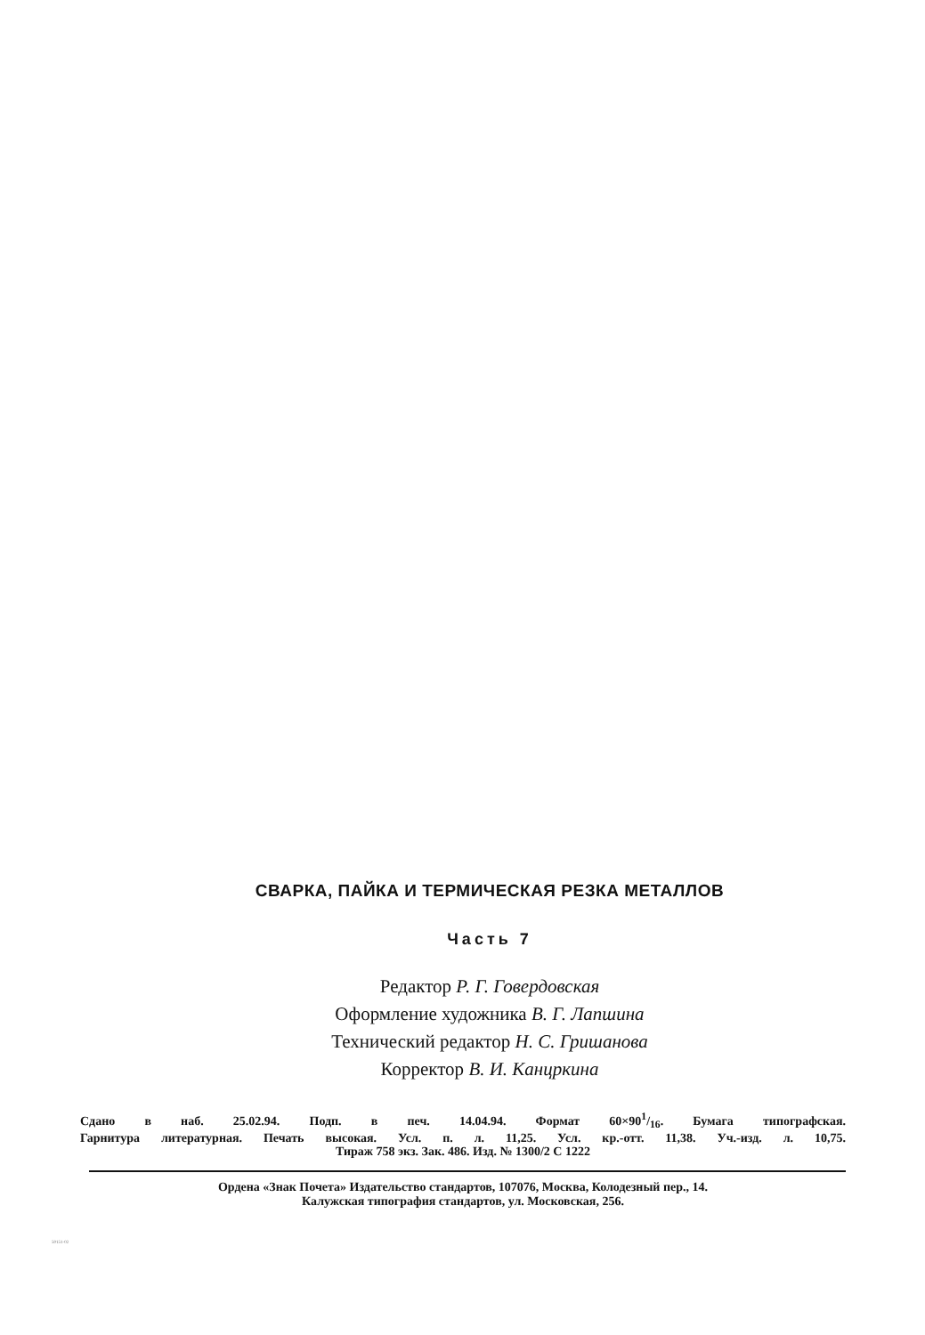СВАРКА, ПАЙКА И ТЕРМИЧЕСКАЯ РЕЗКА МЕТАЛЛОВ
Часть 7
Редактор Р. Г. Говердовская
Оформление художника В. Г. Лапшина
Технический редактор Н. С. Гришанова
Корректор В. И. Канцркина
Сдано в наб. 25.02.94. Подп. в печ. 14.04.94. Формат 60×901/16. Бумага типографская.
Гарнитура литературная. Печать высокая. Усл. п. л. 11,25. Усл. кр.-отт. 11,38. Уч.-изд. л. 10,75.
Тираж 758 экз. Зак. 486. Изд. № 1300/2 С 1222
Ордена «Знак Почета» Издательство стандартов, 107076, Москва, Колодезный пер., 14.
Калужская типография стандартов, ул. Московская, 256.
50151-02